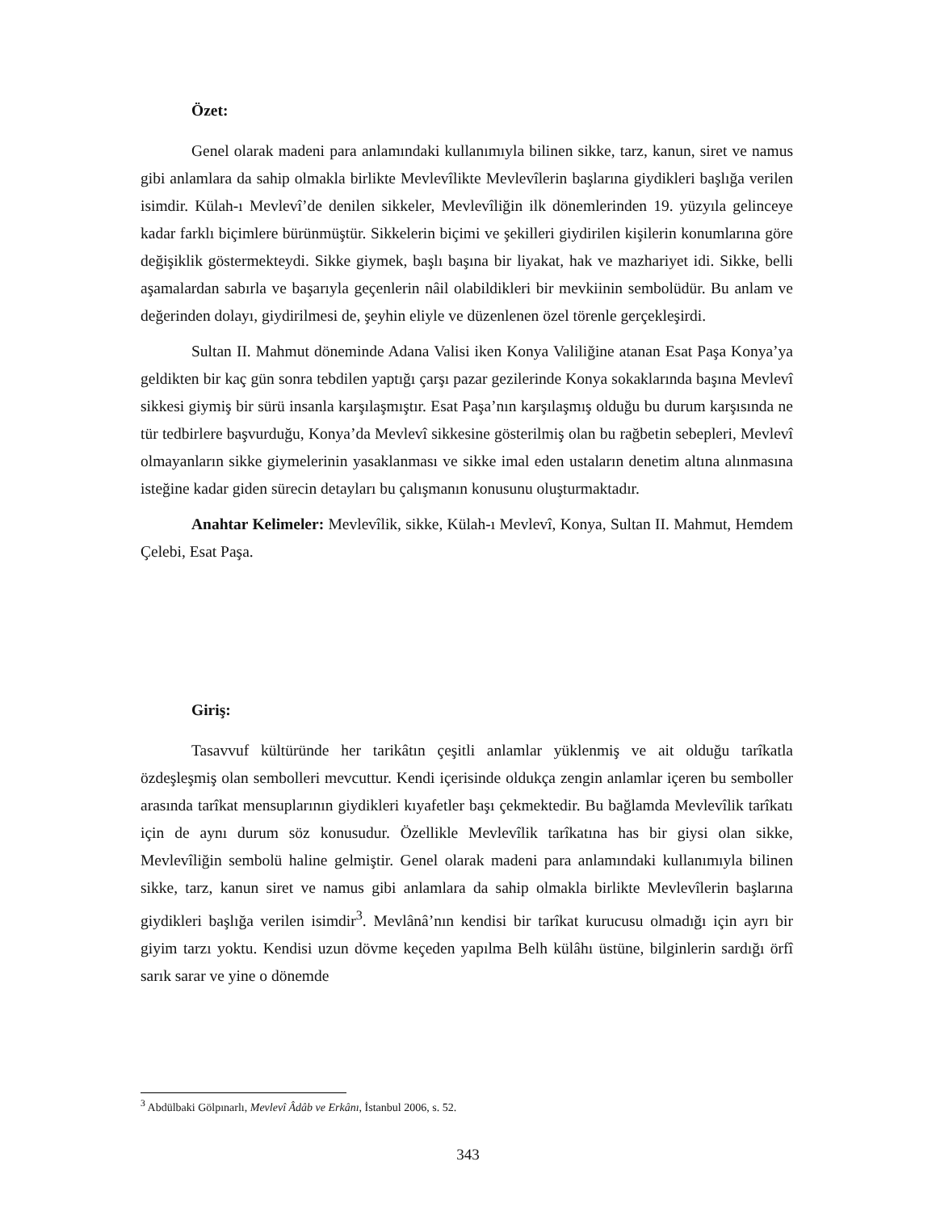Özet:
Genel olarak madeni para anlamındaki kullanımıyla bilinen sikke, tarz, kanun, siret ve namus gibi anlamlara da sahip olmakla birlikte Mevlevîlikte Mevlevîlerin başlarına giydikleri başlığa verilen isimdir. Külah-ı Mevlevî’de denilen sikkeler, Mevlevîliğin ilk dönemlerinden 19. yüzyıla gelinceye kadar farklı biçimlere bürünmüştür. Sikkelerin biçimi ve şekilleri giydirilen kişilerin konumlarına göre değişiklik göstermekteydi. Sikke giymek, başlı başına bir liyakat, hak ve mazhariyet idi. Sikke, belli aşamalardan sabırla ve başarıyla geçenlerin nâil olabildikleri bir mevkiinin sembolüdür. Bu anlam ve değerinden dolayı, giydirilmesi de, şeyhin eliyle ve düzenlenen özel törenle gerçekleşirdi.
Sultan II. Mahmut döneminde Adana Valisi iken Konya Valiliğine atanan Esat Paşa Konya’ya geldikten bir kaç gün sonra tebdilen yaptığı çarşı pazar gezilerinde Konya sokaklarında başına Mevlevî sikkesi giymiş bir sürü insanla karşılaşmıştır. Esat Paşa’nın karşılaşmış olduğu bu durum karşısında ne tür tedbirlere başvurduğu, Konya’da Mevlevî sikkesine gösterilmiş olan bu rağbetin sebepleri, Mevlevî olmayanların sikke giymelerinin yasaklanması ve sikke imal eden ustaların denetim altına alınmasına isteğine kadar giden sürecin detayları bu çalışmanın konusunu oluşturmaktadır.
Anahtar Kelimeler: Mevlevîlik, sikke, Külah-ı Mevlevî, Konya, Sultan II. Mahmut, Hemdem Çelebi, Esat Paşa.
Giriş:
Tasavvuf kültüründe her tarikâtın çeşitli anlamlar yüklenmiş ve ait olduğu tarîkatla özdeşleşmiş olan sembolleri mevcuttur. Kendi içerisinde oldukça zengin anlamlar içeren bu semboller arasında tarîkat mensuplarının giydikleri kıyafetler başı çekmektedir. Bu bağlamda Mevlevîlik tarîkatı için de aynı durum söz konusudur. Özellikle Mevlevîlik tarîkatına has bir giysi olan sikke, Mevlevîliğin sembolü haline gelmiştir. Genel olarak madeni para anlamındaki kullanımıyla bilinen sikke, tarz, kanun siret ve namus gibi anlamlara da sahip olmakla birlikte Mevlevîlerin başlarına giydikleri başlığa verilen isimdir<sup>3</sup>. Mevlânâ’nın kendisi bir tarîkat kurucusu olmadığı için ayrı bir giyim tarzı yoktu. Kendisi uzun dövme keçeden yapılma Belh külâhı üstüne, bilginlerin sardığı örfî sarık sarar ve yine o dönemde
<sup>3</sup> Abdülbaki Gölpınarlı, Mevlevî Âdâb ve Erkânı, İstanbul 2006, s. 52.
343